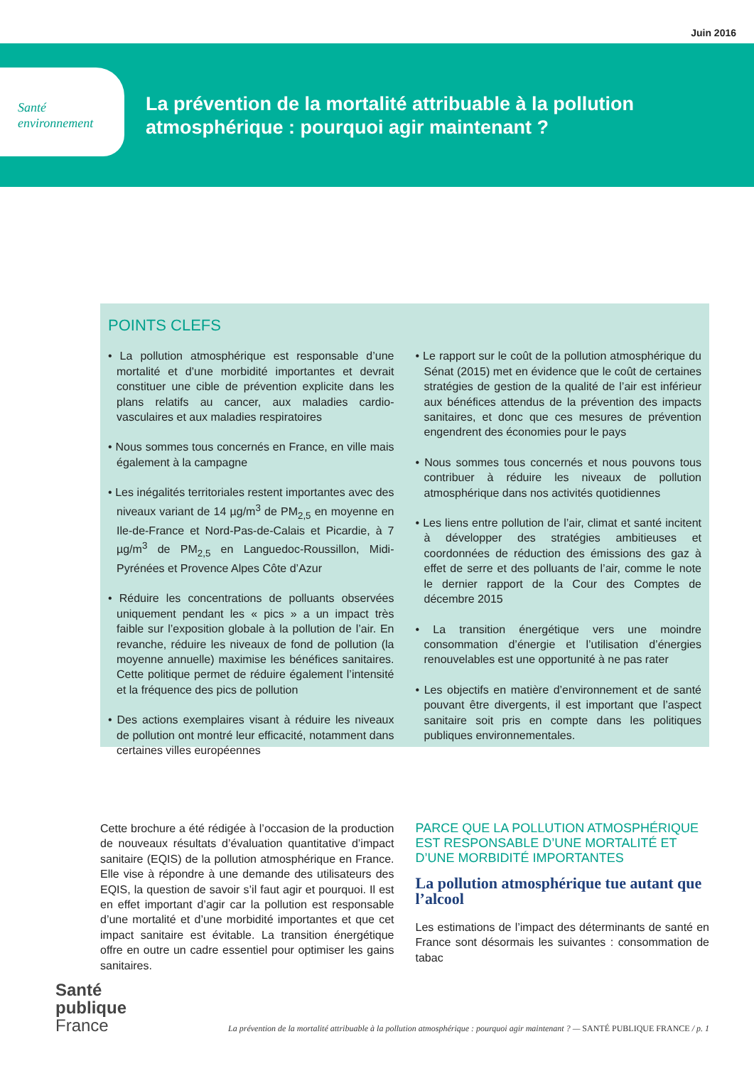Juin 2016
Santé
environnement
La prévention de la mortalité attribuable à la pollution atmosphérique : pourquoi agir maintenant ?
POINTS CLEFS
• La pollution atmosphérique est responsable d’une mortalité et d’une morbidité importantes et devrait constituer une cible de prévention explicite dans les plans relatifs au cancer, aux maladies cardio-vasculaires et aux maladies respiratoires
• Nous sommes tous concernés en France, en ville mais également à la campagne
• Les inégalités territoriales restent importantes avec des niveaux variant de 14 µg/m<sup>3</sup> de PM<sub>2,5</sub> en moyenne en Ile-de-France et Nord-Pas-de-Calais et Picardie, à 7 µg/m<sup>3</sup> de PM<sub>2,5</sub> en Languedoc-Roussillon, Midi-Pyrénées et Provence Alpes Côte d’Azur
• Réduire les concentrations de polluants observées uniquement pendant les « pics » a un impact très faible sur l’exposition globale à la pollution de l’air. En revanche, réduire les niveaux de fond de pollution (la moyenne annuelle) maximise les bénéfices sanitaires. Cette politique permet de réduire également l’intensité et la fréquence des pics de pollution
• Des actions exemplaires visant à réduire les niveaux de pollution ont montré leur efficacité, notamment dans certaines villes européennes
• Le rapport sur le coût de la pollution atmosphérique du Sénat (2015) met en évidence que le coût de certaines stratégies de gestion de la qualité de l’air est inférieur aux bénéfices attendus de la prévention des impacts sanitaires, et donc que ces mesures de prévention engendrent des économies pour le pays
• Nous sommes tous concernés et nous pouvons tous contribuer à réduire les niveaux de pollution atmosphérique dans nos activités quotidiennes
• Les liens entre pollution de l’air, climat et santé incitent à développer des stratégies ambitieuses et coordonnées de réduction des émissions des gaz à effet de serre et des polluants de l’air, comme le note le dernier rapport de la Cour des Comptes de décembre 2015
• La transition énergétique vers une moindre consommation d’énergie et l’utilisation d’énergies renouvelables est une opportunité à ne pas rater
• Les objectifs en matière d’environnement et de santé pouvant être divergents, il est important que l’aspect sanitaire soit pris en compte dans les politiques publiques environnementales.
Cette brochure a été rédigée à l’occasion de la production de nouveaux résultats d’évaluation quantitative d’impact sanitaire (EQIS) de la pollution atmosphérique en France. Elle vise à répondre à une demande des utilisateurs des EQIS, la question de savoir s’il faut agir et pourquoi. Il est en effet important d’agir car la pollution est responsable d’une mortalité et d’une morbidité importantes et que cet impact sanitaire est évitable. La transition énergétique offre en outre un cadre essentiel pour optimiser les gains sanitaires.
PARCE QUE LA POLLUTION ATMOSPHÉRIQUE EST RESPONSABLE D’UNE MORTALITÉ ET D’UNE MORBIDITÉ IMPORTANTES
La pollution atmosphérique tue autant que l’alcool
Les estimations de l’impact des déterminants de santé en France sont désormais les suivantes : consommation de tabac
Santé
publique
France
La prévention de la mortalité attribuable à la pollution atmosphérique : pourquoi agir maintenant ? — SANTÉ PUBLIQUE FRANCE / p. 1